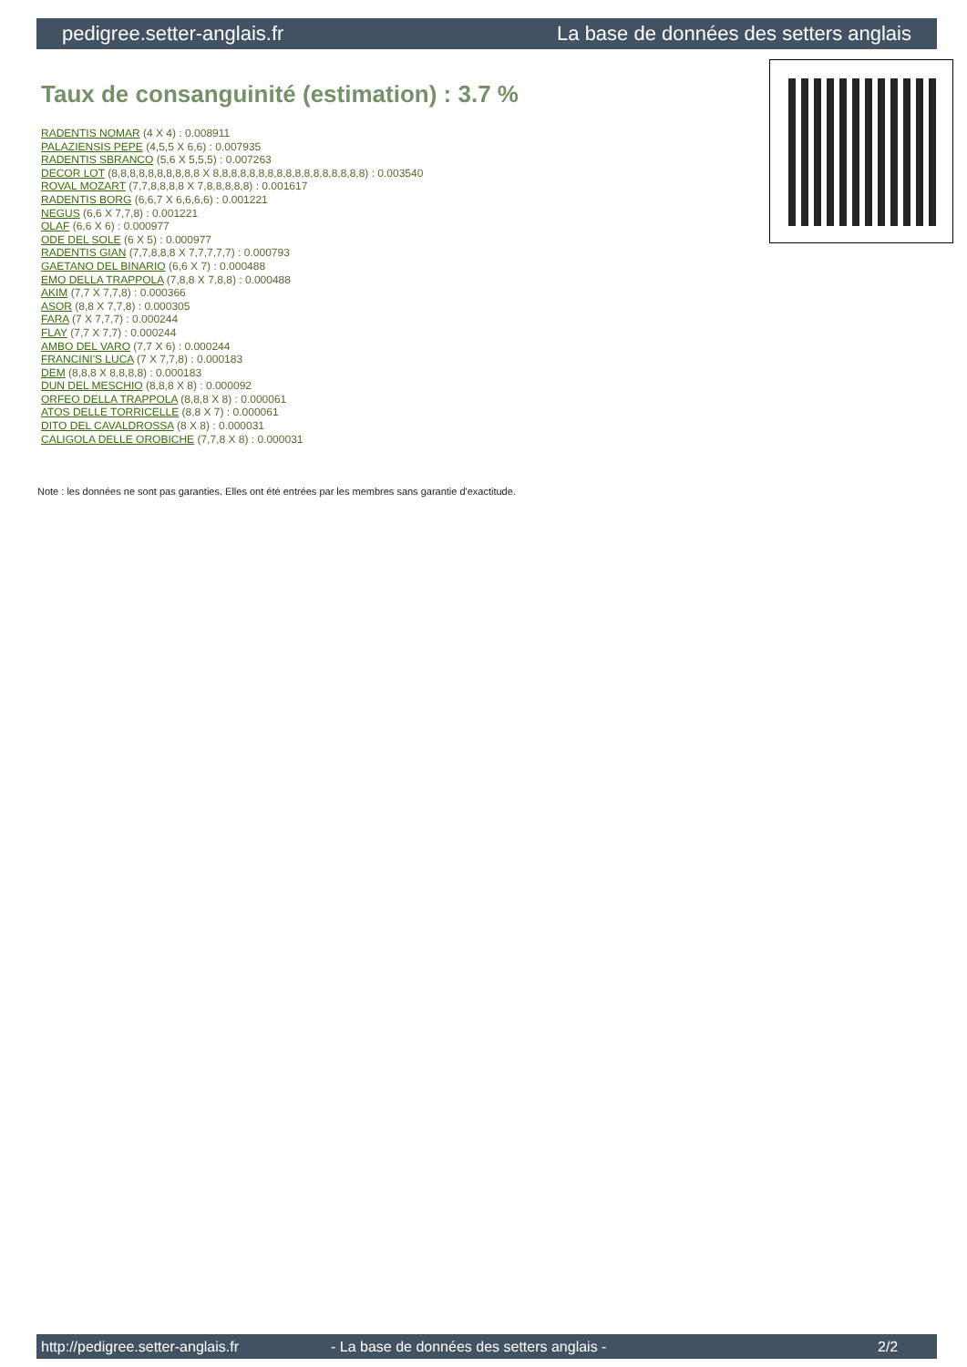pedigree.setter-anglais.fr La base de données des setters anglais
Taux de consanguinité (estimation) : 3.7 %
RADENTIS NOMAR (4 X 4) : 0.008911
PALAZIENSIS PEPE (4,5,5 X 6,6) : 0.007935
RADENTIS SBRANCO (5,6 X 5,5,5) : 0.007263
DECOR LOT (8,8,8,8,8,8,8,8,8,8 X 8,8,8,8,8,8,8,8,8,8,8,8,8,8,8,8,8) : 0.003540
ROVAL MOZART (7,7,8,8,8,8 X 7,8,8,8,8,8) : 0.001617
RADENTIS BORG (6,6,7 X 6,6,6,6) : 0.001221
NEGUS (6,6 X 7,7,8) : 0.001221
OLAF (6,6 X 6) : 0.000977
ODE DEL SOLE (6 X 5) : 0.000977
RADENTIS GIAN (7,7,8,8,8 X 7,7,7,7,7) : 0.000793
GAETANO DEL BINARIO (6,6 X 7) : 0.000488
EMO DELLA TRAPPOLA (7,8,8 X 7,8,8) : 0.000488
AKIM (7,7 X 7,7,8) : 0.000366
ASOR (8,8 X 7,7,8) : 0.000305
FARA (7 X 7,7,7) : 0.000244
FLAY (7,7 X 7,7) : 0.000244
AMBO DEL VARO (7,7 X 6) : 0.000244
FRANCINI'S LUCA (7 X 7,7,8) : 0.000183
DEM (8,8,8 X 8,8,8,8) : 0.000183
DUN DEL MESCHIO (8,8,8 X 8) : 0.000092
ORFEO DELLA TRAPPOLA (8,8,8 X 8) : 0.000061
ATOS DELLE TORRICELLE (8,8 X 7) : 0.000061
DITO DEL CAVALDROSSA (8 X 8) : 0.000031
CALIGOLA DELLE OROBICHE (7,7,8 X 8) : 0.000031
Note : les données ne sont pas garanties. Elles ont été entrées par les membres sans garantie d'exactitude.
http://pedigree.setter-anglais.fr - La base de données des setters anglais - 2/2